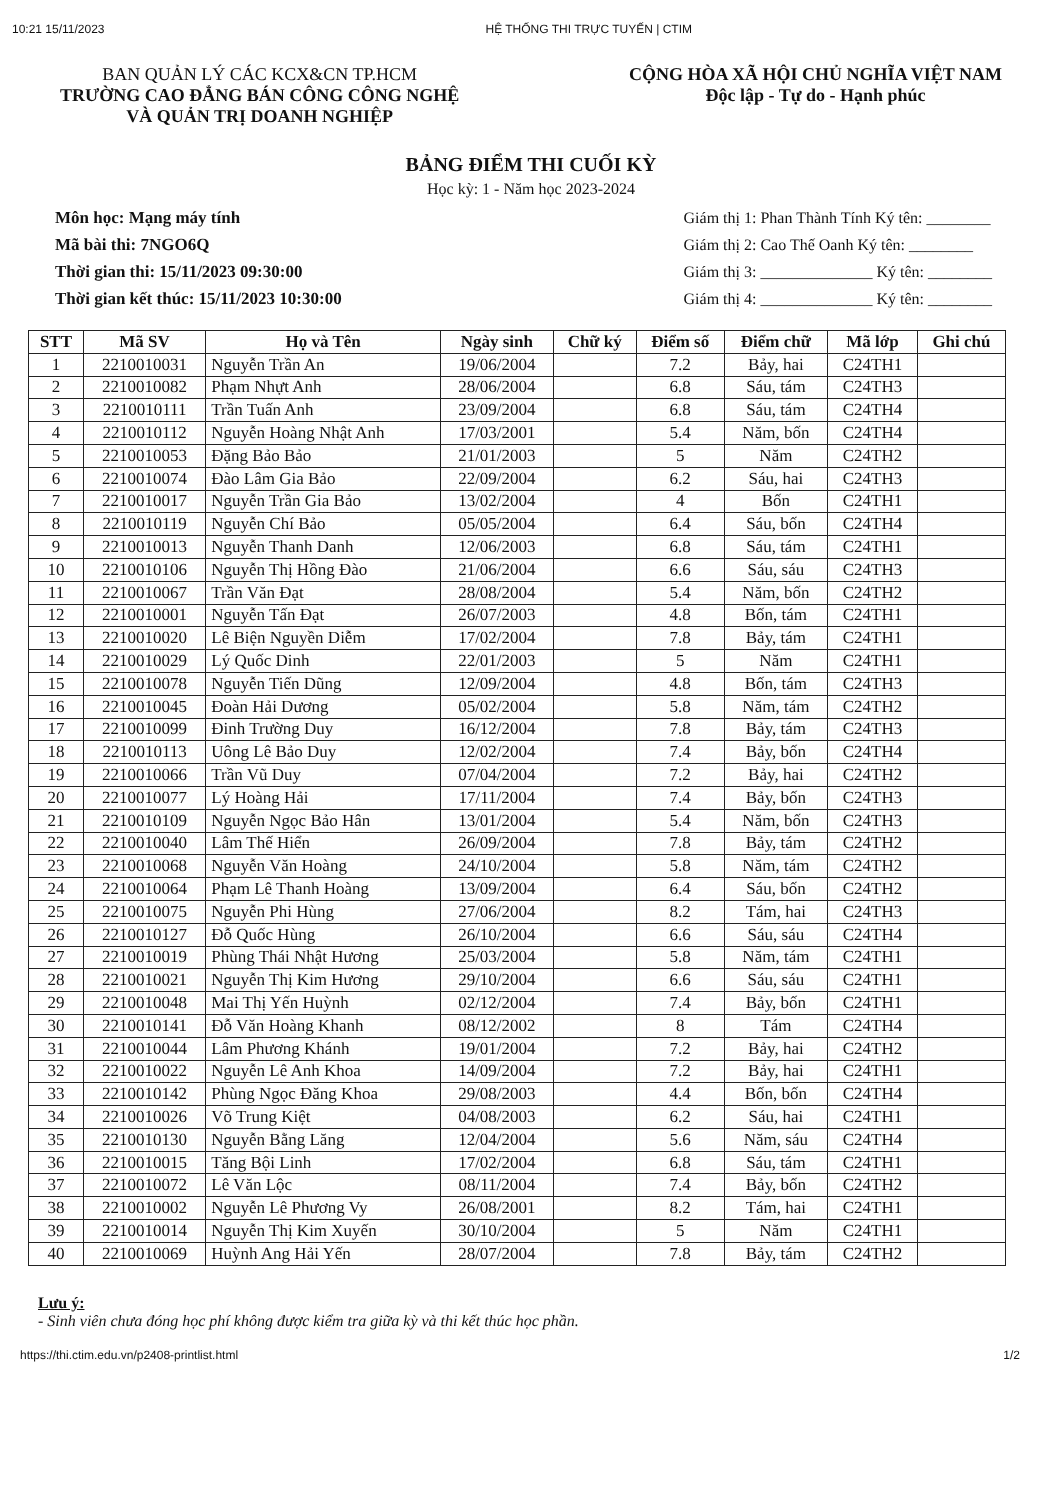10:21 15/11/2023 HỆ THỐNG THI TRỰC TUYẾN | CTIM
BAN QUẢN LÝ CÁC KCX&CN TP.HCM
TRƯỜNG CAO ĐẲNG BÁN CÔNG CÔNG NGHỆ
VÀ QUẢN TRỊ DOANH NGHIỆP
CỘNG HÒA XÃ HỘI CHỦ NGHĨA VIỆT NAM
Độc lập - Tự do - Hạnh phúc
BẢNG ĐIỂM THI CUỐI KỲ
Học kỳ: 1 - Năm học 2023-2024
Môn học: Mạng máy tính
Mã bài thi: 7NGO6Q
Thời gian thi: 15/11/2023 09:30:00
Thời gian kết thúc: 15/11/2023 10:30:00
Giám thị 1: Phan Thành Tính Ký tên: ________
Giám thị 2: Cao Thế Oanh Ký tên: ________
Giám thị 3: ______________ Ký tên: ________
Giám thị 4: ______________ Ký tên: ________
| STT | Mã SV | Họ và Tên | Ngày sinh | Chữ ký | Điểm số | Điểm chữ | Mã lớp | Ghi chú |
| --- | --- | --- | --- | --- | --- | --- | --- | --- |
| 1 | 2210010031 | Nguyễn Trần An | 19/06/2004 | | 7.2 | Bảy, hai | C24TH1 | |
| 2 | 2210010082 | Phạm Nhựt Anh | 28/06/2004 | | 6.8 | Sáu, tám | C24TH3 | |
| 3 | 2210010111 | Trần Tuấn Anh | 23/09/2004 | | 6.8 | Sáu, tám | C24TH4 | |
| 4 | 2210010112 | Nguyễn Hoàng Nhật Anh | 17/03/2001 | | 5.4 | Năm, bốn | C24TH4 | |
| 5 | 2210010053 | Đặng Bảo Bảo | 21/01/2003 | | 5 | Năm | C24TH2 | |
| 6 | 2210010074 | Đào Lâm Gia Bảo | 22/09/2004 | | 6.2 | Sáu, hai | C24TH3 | |
| 7 | 2210010017 | Nguyễn Trần Gia Bảo | 13/02/2004 | | 4 | Bốn | C24TH1 | |
| 8 | 2210010119 | Nguyễn Chí Bảo | 05/05/2004 | | 6.4 | Sáu, bốn | C24TH4 | |
| 9 | 2210010013 | Nguyễn Thanh Danh | 12/06/2003 | | 6.8 | Sáu, tám | C24TH1 | |
| 10 | 2210010106 | Nguyễn Thị Hồng Đào | 21/06/2004 | | 6.6 | Sáu, sáu | C24TH3 | |
| 11 | 2210010067 | Trần Văn Đạt | 28/08/2004 | | 5.4 | Năm, bốn | C24TH2 | |
| 12 | 2210010001 | Nguyễn Tấn Đạt | 26/07/2003 | | 4.8 | Bốn, tám | C24TH1 | |
| 13 | 2210010020 | Lê Biện Nguyền Diễm | 17/02/2004 | | 7.8 | Bảy, tám | C24TH1 | |
| 14 | 2210010029 | Lý Quốc Dinh | 22/01/2003 | | 5 | Năm | C24TH1 | |
| 15 | 2210010078 | Nguyễn Tiến Dũng | 12/09/2004 | | 4.8 | Bốn, tám | C24TH3 | |
| 16 | 2210010045 | Đoàn Hải Dương | 05/02/2004 | | 5.8 | Năm, tám | C24TH2 | |
| 17 | 2210010099 | Đinh Trường Duy | 16/12/2004 | | 7.8 | Bảy, tám | C24TH3 | |
| 18 | 2210010113 | Uông Lê Bảo Duy | 12/02/2004 | | 7.4 | Bảy, bốn | C24TH4 | |
| 19 | 2210010066 | Trần Vũ Duy | 07/04/2004 | | 7.2 | Bảy, hai | C24TH2 | |
| 20 | 2210010077 | Lý Hoàng Hải | 17/11/2004 | | 7.4 | Bảy, bốn | C24TH3 | |
| 21 | 2210010109 | Nguyễn Ngọc Bảo Hân | 13/01/2004 | | 5.4 | Năm, bốn | C24TH3 | |
| 22 | 2210010040 | Lâm Thế Hiển | 26/09/2004 | | 7.8 | Bảy, tám | C24TH2 | |
| 23 | 2210010068 | Nguyễn Văn Hoàng | 24/10/2004 | | 5.8 | Năm, tám | C24TH2 | |
| 24 | 2210010064 | Phạm Lê Thanh Hoàng | 13/09/2004 | | 6.4 | Sáu, bốn | C24TH2 | |
| 25 | 2210010075 | Nguyễn Phi Hùng | 27/06/2004 | | 8.2 | Tám, hai | C24TH3 | |
| 26 | 2210010127 | Đỗ Quốc Hùng | 26/10/2004 | | 6.6 | Sáu, sáu | C24TH4 | |
| 27 | 2210010019 | Phùng Thái Nhật Hương | 25/03/2004 | | 5.8 | Năm, tám | C24TH1 | |
| 28 | 2210010021 | Nguyễn Thị Kim Hương | 29/10/2004 | | 6.6 | Sáu, sáu | C24TH1 | |
| 29 | 2210010048 | Mai Thị Yến Huỳnh | 02/12/2004 | | 7.4 | Bảy, bốn | C24TH1 | |
| 30 | 2210010141 | Đỗ Văn Hoàng Khanh | 08/12/2002 | | 8 | Tám | C24TH4 | |
| 31 | 2210010044 | Lâm Phương Khánh | 19/01/2004 | | 7.2 | Bảy, hai | C24TH2 | |
| 32 | 2210010022 | Nguyễn Lê Anh Khoa | 14/09/2004 | | 7.2 | Bảy, hai | C24TH1 | |
| 33 | 2210010142 | Phùng Ngọc Đăng Khoa | 29/08/2003 | | 4.4 | Bốn, bốn | C24TH4 | |
| 34 | 2210010026 | Võ Trung Kiệt | 04/08/2003 | | 6.2 | Sáu, hai | C24TH1 | |
| 35 | 2210010130 | Nguyễn Bằng Lăng | 12/04/2004 | | 5.6 | Năm, sáu | C24TH4 | |
| 36 | 2210010015 | Tăng Bội Linh | 17/02/2004 | | 6.8 | Sáu, tám | C24TH1 | |
| 37 | 2210010072 | Lê Văn Lộc | 08/11/2004 | | 7.4 | Bảy, bốn | C24TH2 | |
| 38 | 2210010002 | Nguyễn Lê Phương Vy | 26/08/2001 | | 8.2 | Tám, hai | C24TH1 | |
| 39 | 2210010014 | Nguyễn Thị Kim Xuyến | 30/10/2004 | | 5 | Năm | C24TH1 | |
| 40 | 2210010069 | Huỳnh Ang Hải Yến | 28/07/2004 | | 7.8 | Bảy, tám | C24TH2 | |
Lưu ý:
- Sinh viên chưa đóng học phí không được kiểm tra giữa kỳ và thi kết thúc học phần.
https://thi.ctim.edu.vn/p2408-printlist.html 1/2